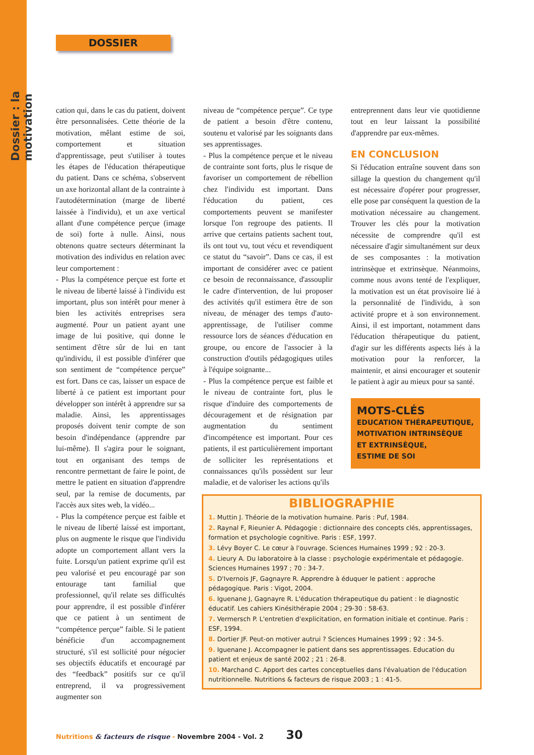Dossier : la motivation
DOSSIER
cation qui, dans le cas du patient, doivent être personnalisées. Cette théorie de la motivation, mêlant estime de soi, comportement et situation d'apprentissage, peut s'utiliser à toutes les étapes de l'éducation thérapeutique du patient. Dans ce schéma, s'observent un axe horizontal allant de la contrainte à l'autodétermination (marge de liberté laissée à l'individu), et un axe vertical allant d'une compétence perçue (image de soi) forte à nulle. Ainsi, nous obtenons quatre secteurs déterminant la motivation des individus en relation avec leur comportement :
- Plus la compétence perçue est forte et le niveau de liberté laissé à l'individu est important, plus son intérêt pour mener à bien les activités entreprises sera augmenté. Pour un patient ayant une image de lui positive, qui donne le sentiment d'être sûr de lui en tant qu'individu, il est possible d'inférer que son sentiment de “compétence perçue” est fort. Dans ce cas, laisser un espace de liberté à ce patient est important pour développer son intérêt à apprendre sur sa maladie. Ainsi, les apprentissages proposés doivent tenir compte de son besoin d'indépendance (apprendre par lui-même). Il s'agira pour le soignant, tout en organisant des temps de rencontre permettant de faire le point, de mettre le patient en situation d'apprendre seul, par la remise de documents, par l'accès aux sites web, la vidéo...
- Plus la compétence perçue est faible et le niveau de liberté laissé est important, plus on augmente le risque que l'individu adopte un comportement allant vers la fuite. Lorsqu'un patient exprime qu'il est peu valorisé et peu encouragé par son entourage tant familial que professionnel, qu'il relate ses difficultés pour apprendre, il est possible d'inférer que ce patient à un sentiment de “compétence perçue” faible. Si le patient bénéficie d'un accompagnement structuré, s'il est sollicité pour négocier ses objectifs éducatifs et encouragé par des “feedback” positifs sur ce qu'il entreprend, il va progressivement augmenter son
niveau de “compétence perçue”. Ce type de patient a besoin d'être contenu, soutenu et valorisé par les soignants dans ses apprentissages.
- Plus la compétence perçue et le niveau de contrainte sont forts, plus le risque de favoriser un comportement de rébellion chez l'individu est important. Dans l'éducation du patient, ces comportements peuvent se manifester lorsque l'on regroupe des patients. Il arrive que certains patients sachent tout, ils ont tout vu, tout vécu et revendiquent ce statut du “savoir”. Dans ce cas, il est important de considérer avec ce patient ce besoin de reconnaissance, d'assouplir le cadre d'intervention, de lui proposer des activités qu'il estimera être de son niveau, de ménager des temps d'auto-apprentissage, de l'utiliser comme ressource lors de séances d'éducation en groupe, ou encore de l'associer à la construction d'outils pédagogiques utiles à l'équipe soignante...
- Plus la compétence perçue est faible et le niveau de contrainte fort, plus le risque d'induire des comportements de découragement et de résignation par augmentation du sentiment d'incompétence est important. Pour ces patients, il est particulièrement important de solliciter les représentations et connaissances qu'ils possèdent sur leur maladie, et de valoriser les actions qu'ils
entreprennent dans leur vie quotidienne tout en leur laissant la possibilité d'apprendre par eux-mêmes.
EN CONCLUSION
Si l'éducation entraîne souvent dans son sillage la question du changement qu'il est nécessaire d'opérer pour progresser, elle pose par conséquent la question de la motivation nécessaire au changement. Trouver les clés pour la motivation nécessite de comprendre qu'il est nécessaire d'agir simultanément sur deux de ses composantes : la motivation intrinsèque et extrinsèque. Néanmoins, comme nous avons tenté de l'expliquer, la motivation est un état provisoire lié à la personnalité de l'individu, à son activité propre et à son environnement. Ainsi, il est important, notamment dans l'éducation thérapeutique du patient, d'agir sur les différents aspects liés à la motivation pour la renforcer, la maintenir, et ainsi encourager et soutenir le patient à agir au mieux pour sa santé.
MOTS-CLÉS
EDUCATION THÉRAPEUTIQUE,
MOTIVATION INTRINSÈQUE
ET EXTRINSÈQUE,
ESTIME DE SOI
BIBLIOGRAPHIE
1. Muttin J. Théorie de la motivation humaine. Paris : Puf, 1984.
2. Raynal F, Rieunier A. Pédagogie : dictionnaire des concepts clés, apprentissages, formation et psychologie cognitive. Paris : ESF, 1997.
3. Lévy Boyer C. Le cœur à l'ouvrage. Sciences Humaines 1999 ; 92 : 20-3.
4. Lieury A. Du laboratoire à la classe : psychologie expérimentale et pédagogie. Sciences Humaines 1997 ; 70 : 34-7.
5. D'Ivernois JF, Gagnayre R. Apprendre à éduquer le patient : approche pédagogique. Paris : Vigot, 2004.
6. Iguenane J, Gagnayre R. L'éducation thérapeutique du patient : le diagnostic éducatif. Les cahiers Kinésithérapie 2004 ; 29-30 : 58-63.
7. Vermersch P. L'entretien d'explicitation, en formation initiale et continue. Paris : ESF, 1994.
8. Dortier JF. Peut-on motiver autrui ? Sciences Humaines 1999 ; 92 : 34-5.
9. Iguenane J. Accompagner le patient dans ses apprentissages. Education du patient et enjeux de santé 2002 ; 21 : 26-8.
10. Marchand C. Apport des cartes conceptuelles dans l'évaluation de l'éducation nutritionnelle. Nutritions & facteurs de risque 2003 ; 1 : 41-5.
Nutritions & facteurs de risque - Novembre 2004 - Vol. 2 30